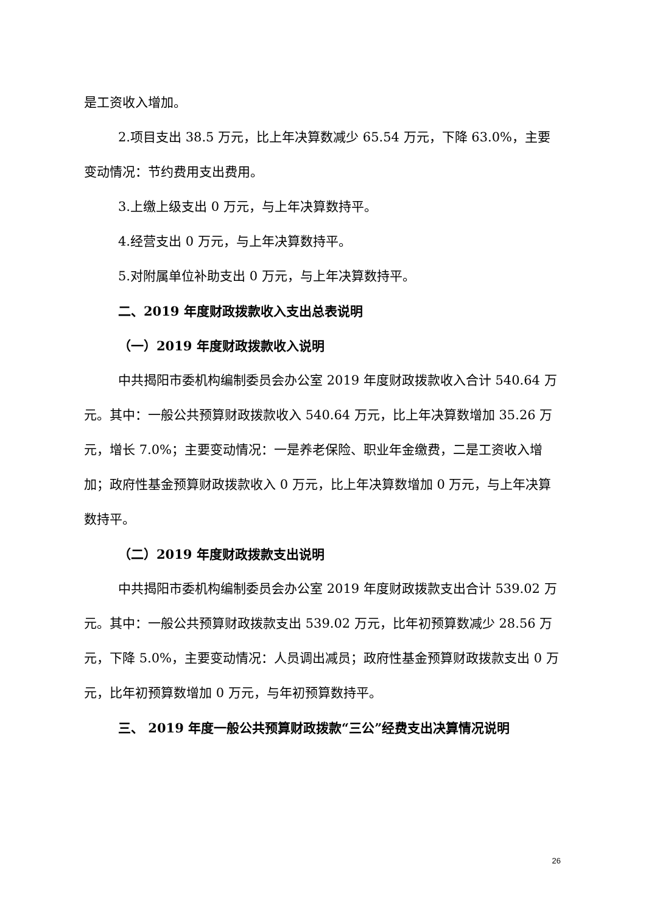是工资收入增加。
2.项目支出 38.5 万元，比上年决算数减少 65.54 万元，下降 63.0%，主要变动情况：节约费用支出费用。
3.上缴上级支出 0 万元，与上年决算数持平。
4.经营支出 0 万元，与上年决算数持平。
5.对附属单位补助支出 0 万元，与上年决算数持平。
二、2019 年度财政拨款收入支出总表说明
（一）2019 年度财政拨款收入说明
中共揭阳市委机构编制委员会办公室 2019 年度财政拨款收入合计 540.64 万元。其中：一般公共预算财政拨款收入 540.64 万元，比上年决算数增加 35.26 万元，增长 7.0%；主要变动情况：一是养老保险、职业年金缴费，二是工资收入增加；政府性基金预算财政拨款收入 0 万元，比上年决算数增加 0 万元，与上年决算数持平。
（二）2019 年度财政拨款支出说明
中共揭阳市委机构编制委员会办公室 2019 年度财政拨款支出合计 539.02 万元。其中：一般公共预算财政拨款支出 539.02 万元，比年初预算数减少 28.56 万元，下降 5.0%，主要变动情况：人员调出减员；政府性基金预算财政拨款支出 0 万元，比年初预算数增加 0 万元，与年初预算数持平。
三、 2019 年度一般公共预算财政拨款“三公”经费支出决算情况说明
26